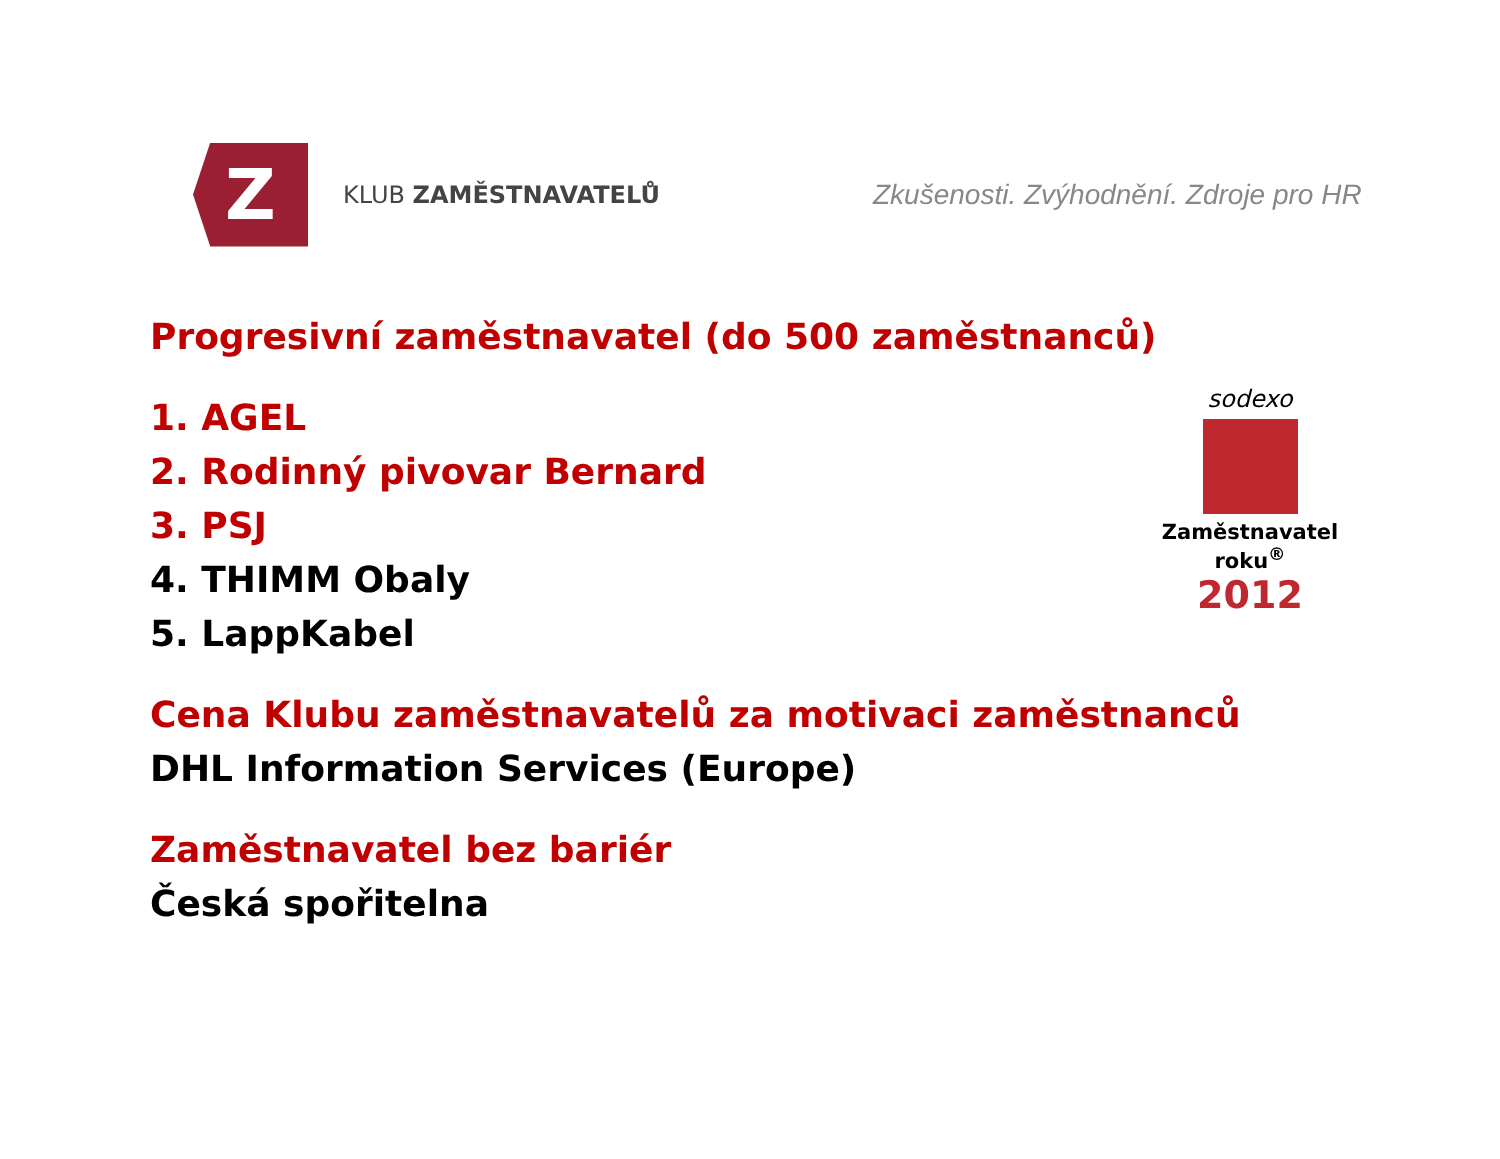Z
KLUB ZAMĚSTNAVATELŮ
Zkušenosti. Zvýhodnění. Zdroje pro HR
Progresivní zaměstnavatel (do 500 zaměstnanců)
1. AGEL
2. Rodinný pivovar Bernard
3. PSJ
4. THIMM Obaly
5. LappKabel
Cena Klubu zaměstnavatelů za motivaci zaměstnanců
DHL Information Services (Europe)
Zaměstnavatel bez bariér
Česká spořitelna
sodexo
Zaměstnavatel roku<sup>®</sup>
2012